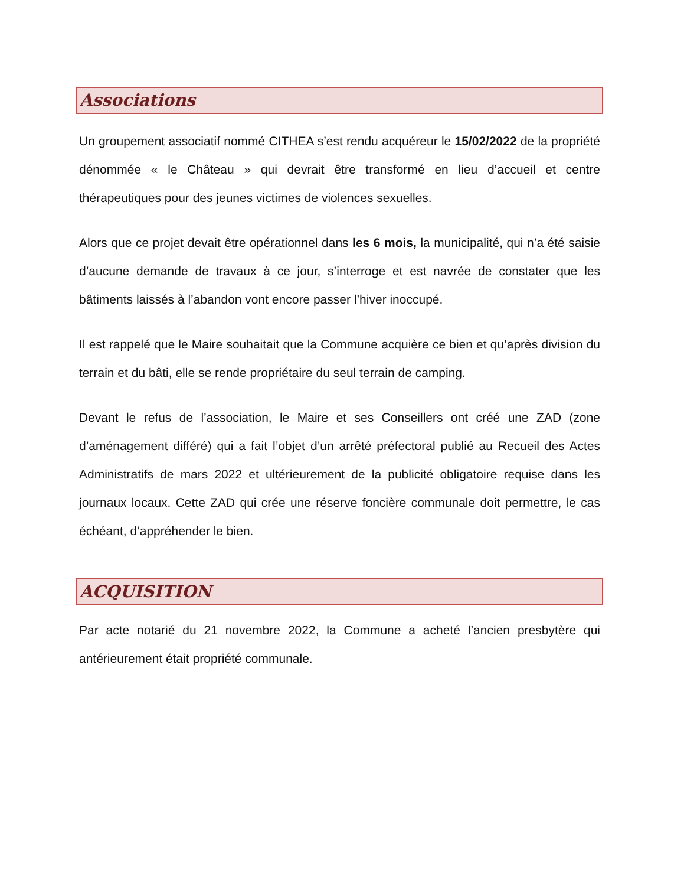Associations
Un groupement associatif nommé CITHEA s’est rendu acquéreur le 15/02/2022 de la propriété dénommée « le Château » qui devrait être transformé en lieu d’accueil et centre thérapeutiques pour des jeunes victimes de violences sexuelles.
Alors que ce projet devait être opérationnel dans les 6 mois, la municipalité, qui n’a été saisie d’aucune demande de travaux à ce jour, s’interroge et est navrée de constater que les bâtiments laissés à l’abandon vont encore passer l’hiver inoccupé.
Il est rappelé que le Maire souhaitait que la Commune acquière ce bien et qu’après division du terrain et du bâti, elle se rende propriétaire du seul terrain de camping.
Devant le refus de l’association, le Maire et ses Conseillers ont créé une ZAD (zone d’aménagement différé) qui a fait l’objet d’un arrêté préfectoral publié au Recueil des Actes Administratifs de mars 2022 et ultérieurement de la publicité obligatoire requise dans les journaux locaux. Cette ZAD qui crée une réserve foncière communale doit permettre, le cas échéant, d’appréhender le bien.
ACQUISITION
Par acte notarié du 21 novembre 2022, la Commune a acheté l’ancien presbytère qui antérieurement était propriété communale.